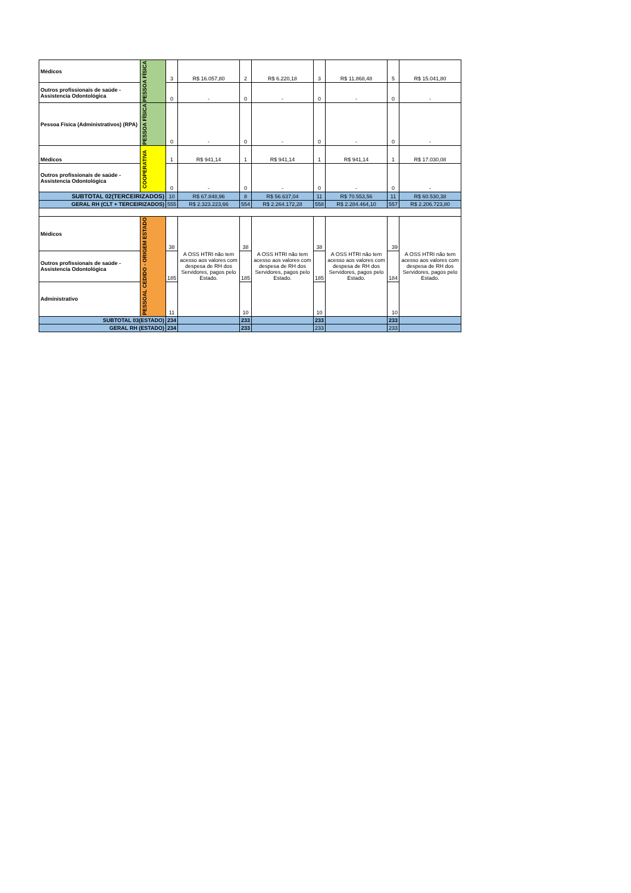| Médicos | PESSOA FÍSICA | 3 | R$ 16.057,80 | 2 | R$ 6.220,18 | 3 | R$ 11.868,48 | 5 | R$ 15.041,80 |
| Outros profissionais de saúde - Assistencia Odontológica | | 0 | - | 0 | - | 0 | - | 0 | - |
| Pessoa Física (Administrativos) (RPA) | PESSOA FÍSICA | 0 | - | 0 | - | 0 | - | 0 | - |
| Médicos | COOPERATIVA | 1 | R$ 941,14 | 1 | R$ 941,14 | 1 | R$ 941,14 | 1 | R$ 17.030,08 |
| Outros profissionais de saúde - Assistencia Odontológica | | 0 | - | 0 | - | 0 | - | 0 | - |
| SUBTOTAL 02(TERCEIRIZADOS) | | 10 | R$ 67.848,96 | 8 | R$ 56.637,04 | 11 | R$ 70.553,56 | 11 | R$ 60.530,38 |
| GERAL RH (CLT + TERCEIRIZADOS) | | 555 | R$ 2.323.223,66 | 554 | R$ 2.264.172,28 | 558 | R$ 2.284.464,10 | 557 | R$ 2.206.723,80 |
| Médicos | PESSOAL CEDIDO - ORIGEM ESTADO | 38 | A OSS HTRI não tem acesso aos valores com despesa de RH dos Servidores, pagos pelo Estado. | 38 | A OSS HTRI não tem acesso aos valores com despesa de RH dos Servidores, pagos pelo Estado. | 38 | A OSS HTRI não tem acesso aos valores com despesa de RH dos Servidores, pagos pelo Estado. | 39 | A OSS HTRI não tem acesso aos valores com despesa de RH dos Servidores, pagos pelo Estado. |
| Outros profissionais de saúde - Assistencia Odontológica | | 185 | | 185 | | 185 | | 184 | |
| Administrativo | | 11 | | 10 | | 10 | | 10 | |
| SUBTOTAL 03(ESTADO) | | 234 | | 233 | | 233 | | 233 | |
| GERAL RH (ESTADO) | | 234 | | 233 | | 233 | | 233 | |